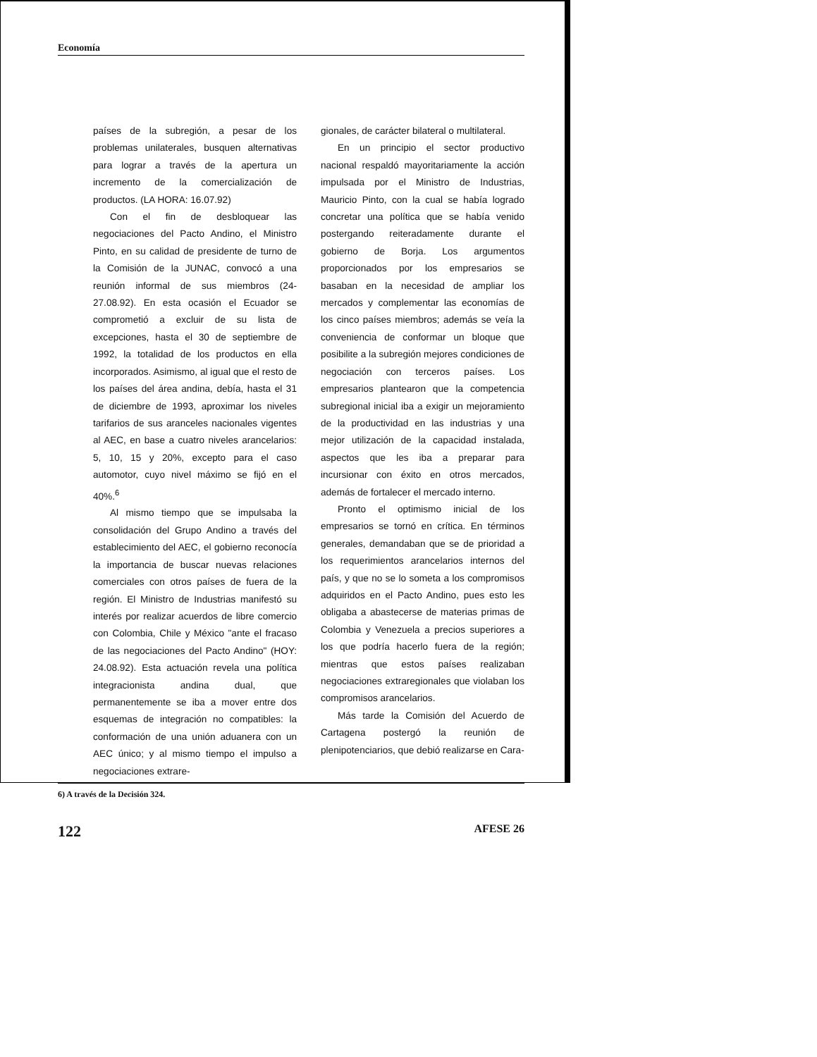Economía
países de la subregión, a pesar de los problemas unilaterales, busquen alternativas para lograr a través de la apertura un incremento de la comercialización de productos. (LA HORA: 16.07.92)
Con el fin de desbloquear las negociaciones del Pacto Andino, el Ministro Pinto, en su calidad de presidente de turno de la Comisión de la JUNAC, convocó a una reunión informal de sus miembros (24-27.08.92). En esta ocasión el Ecuador se comprometió a excluir de su lista de excepciones, hasta el 30 de septiembre de 1992, la totalidad de los productos en ella incorporados. Asimismo, al igual que el resto de los países del área andina, debía, hasta el 31 de diciembre de 1993, aproximar los niveles tarifarios de sus aranceles nacionales vigentes al AEC, en base a cuatro niveles arancelarios: 5, 10, 15 y 20%, excepto para el caso automotor, cuyo nivel máximo se fijó en el 40%.<sup>6</sup>
Al mismo tiempo que se impulsaba la consolidación del Grupo Andino a través del establecimiento del AEC, el gobierno reconocía la importancia de buscar nuevas relaciones comerciales con otros países de fuera de la región. El Ministro de Industrias manifestó su interés por realizar acuerdos de libre comercio con Colombia, Chile y México "ante el fracaso de las negociaciones del Pacto Andino" (HOY: 24.08.92). Esta actuación revela una política integracionista andina dual, que permanentemente se iba a mover entre dos esquemas de integración no compatibles: la conformación de una unión aduanera con un AEC único; y al mismo tiempo el impulso a negociaciones extrare-
gionales, de carácter bilateral o multilateral.
En un principio el sector productivo nacional respaldó mayoritariamente la acción impulsada por el Ministro de Industrias, Mauricio Pinto, con la cual se había logrado concretar una política que se había venido postergando reiteradamente durante el gobierno de Borja. Los argumentos proporcionados por los empresarios se basaban en la necesidad de ampliar los mercados y complementar las economías de los cinco países miembros; además se veía la conveniencia de conformar un bloque que posibilite a la subregión mejores condiciones de negociación con terceros países. Los empresarios plantearon que la competencia subregional inicial iba a exigir un mejoramiento de la productividad en las industrias y una mejor utilización de la capacidad instalada, aspectos que les iba a preparar para incursionar con éxito en otros mercados, además de fortalecer el mercado interno.
Pronto el optimismo inicial de los empresarios se tornó en crítica. En términos generales, demandaban que se de prioridad a los requerimientos arancelarios internos del país, y que no se lo someta a los compromisos adquiridos en el Pacto Andino, pues esto les obligaba a abastecerse de materias primas de Colombia y Venezuela a precios superiores a los que podría hacerlo fuera de la región; mientras que estos países realizaban negociaciones extraregionales que violaban los compromisos arancelarios.
Más tarde la Comisión del Acuerdo de Cartagena postergó la reunión de plenipotenciarios, que debió realizarse en Cara-
6) A través de la Decisión 324.
122 AFESE 26